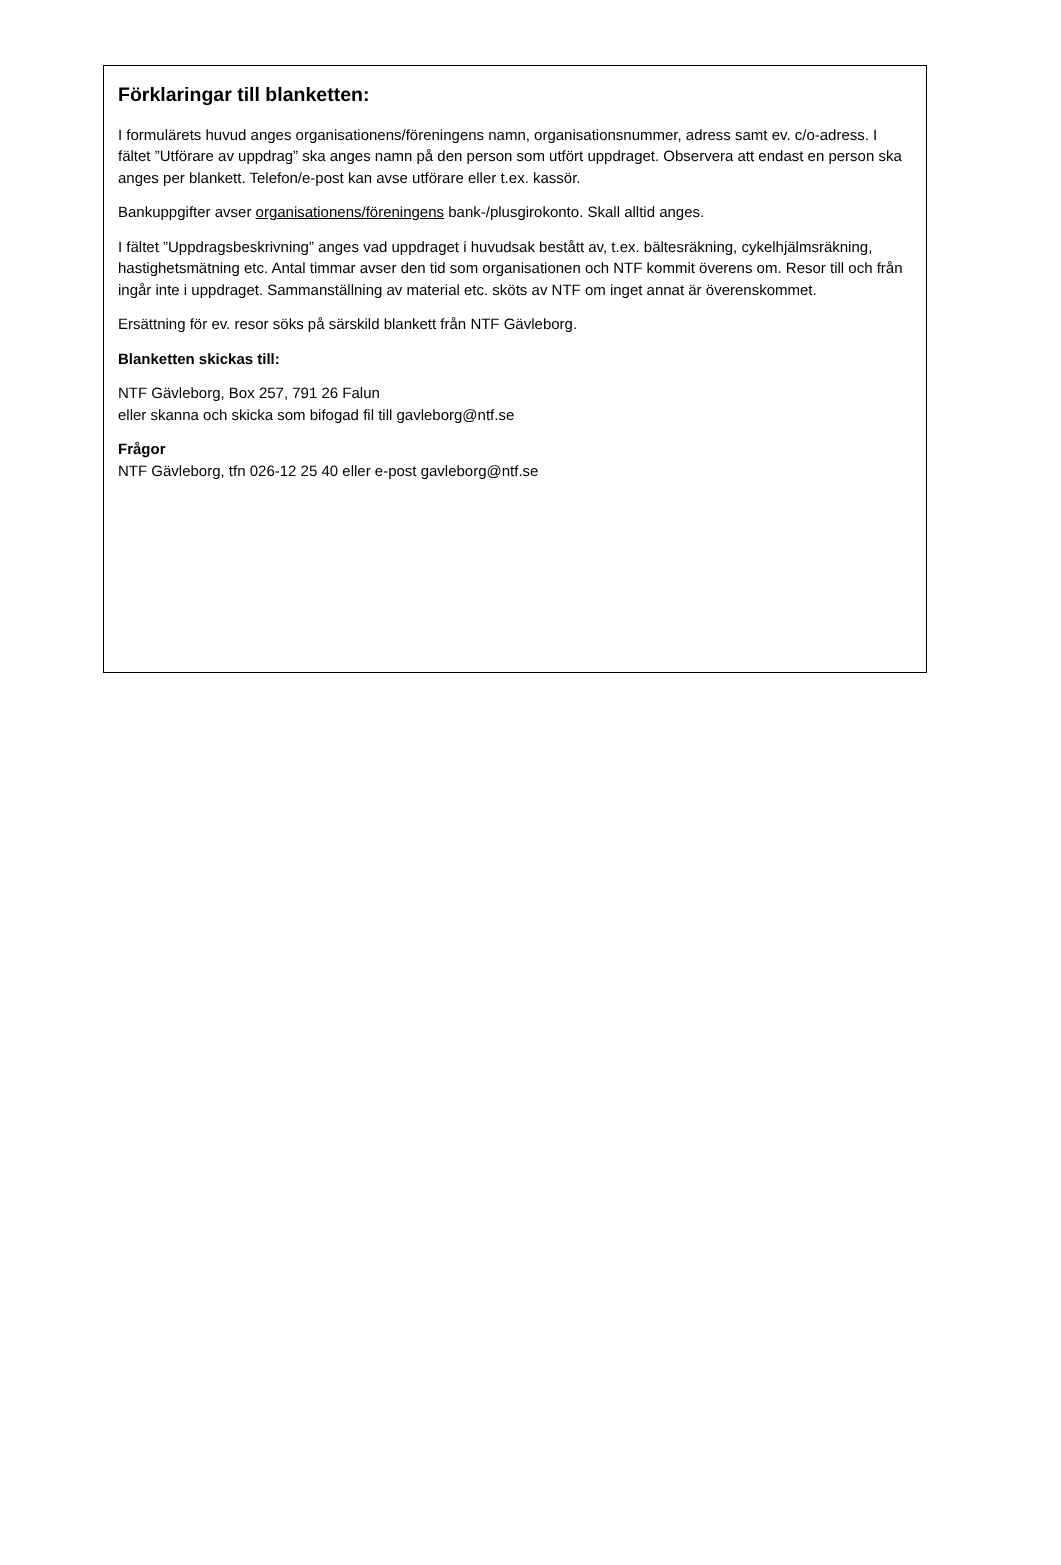Förklaringar till blanketten:
I formulärets huvud anges organisationens/föreningens namn, organisationsnummer, adress samt ev. c/o-adress. I fältet ”Utförare av uppdrag” ska anges namn på den person som utfört uppdraget. Observera att endast en person ska anges per blankett. Telefon/e-post kan avse utförare eller t.ex. kassör.
Bankuppgifter avser organisationens/föreningens bank-/plusgirokonto. Skall alltid anges.
I fältet ”Uppdragsbeskrivning” anges vad uppdraget i huvudsak bestått av, t.ex. bältesräkning, cykelhjälmsräkning, hastighetsmätning etc. Antal timmar avser den tid som organisationen och NTF kommit överens om. Resor till och från ingår inte i uppdraget. Sammanställning av material etc. sköts av NTF om inget annat är överenskommet.
Ersättning för ev. resor söks på särskild blankett från NTF Gävleborg.
Blanketten skickas till:
NTF Gävleborg, Box 257, 791 26 Falun
eller skanna och skicka som bifogad fil till gavleborg@ntf.se
Frågor
NTF Gävleborg, tfn 026-12 25 40 eller e-post gavleborg@ntf.se